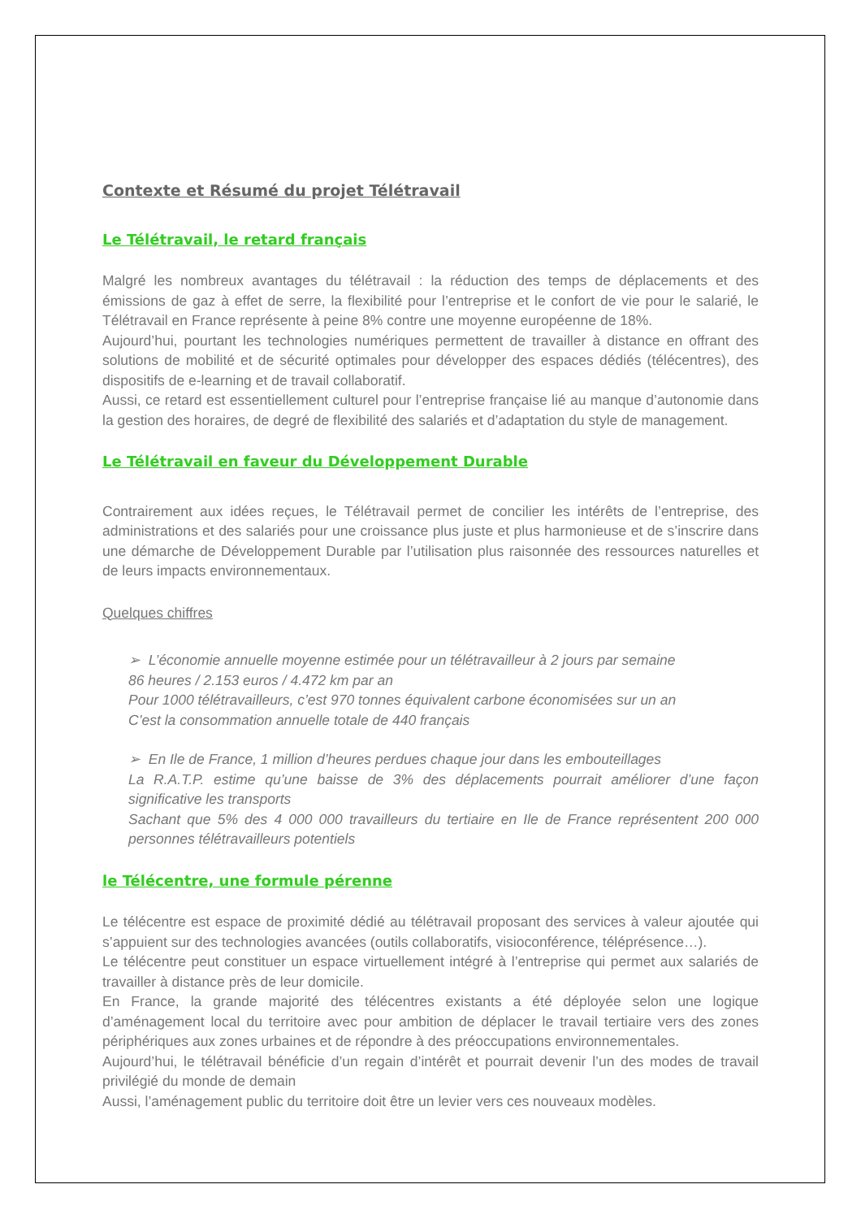Contexte et Résumé du projet Télétravail
Le Télétravail, le retard français
Malgré les nombreux avantages du télétravail : la réduction des temps de déplacements et des émissions de gaz à effet de serre, la flexibilité pour l’entreprise et le confort de vie pour le salarié, le Télétravail en France représente à peine 8% contre une moyenne européenne de 18%.
Aujourd’hui, pourtant les technologies numériques permettent de travailler à distance en offrant des solutions de mobilité et de sécurité optimales pour développer des espaces dédiés (télécentres), des dispositifs de e-learning et de travail collaboratif.
Aussi, ce retard est essentiellement culturel pour l’entreprise française lié au manque d’autonomie dans la gestion des horaires, de degré de flexibilité des salariés et d’adaptation du style de management.
Le Télétravail en faveur du Développement Durable
Contrairement aux idées reçues, le Télétravail permet de concilier les intérêts de l’entreprise, des administrations et des salariés pour une croissance plus juste et plus harmonieuse et de s’inscrire dans une démarche de Développement Durable par l’utilisation plus raisonnée des ressources naturelles et de leurs impacts environnementaux.
Quelques chiffres
➢ L’économie annuelle moyenne estimée pour un télétravailleur à 2 jours par semaine
86 heures / 2.153 euros / 4.472 km par an
Pour 1000 télétravailleurs, c’est 970 tonnes équivalent carbone économisées sur un an
C’est la consommation annuelle totale de 440 français
➢ En Ile de France, 1 million d’heures perdues chaque jour dans les embouteillages
La R.A.T.P. estime qu’une baisse de 3% des déplacements pourrait améliorer d’une façon significative les transports
Sachant que 5% des 4 000 000 travailleurs du tertiaire en Ile de France représentent 200 000 personnes télétravailleurs potentiels
le Télécentre, une formule pérenne
Le télécentre est espace de proximité dédié au télétravail proposant des services à valeur ajoutée qui s’appuient sur des technologies avancées (outils collaboratifs, visioconférence, téléprésence…).
Le télécentre peut constituer un espace virtuellement intégré à l’entreprise qui permet aux salariés de travailler à distance près de leur domicile.
En France, la grande majorité des télécentres existants a été déployée selon une logique d’aménagement local du territoire avec pour ambition de déplacer le travail tertiaire vers des zones périphériques aux zones urbaines et de répondre à des préoccupations environnementales.
Aujourd’hui, le télétravail bénéficie d’un regain d’intérêt et pourrait devenir l’un des modes de travail privilégié du monde de demain
Aussi, l’aménagement public du territoire doit être un levier vers ces nouveaux modèles.